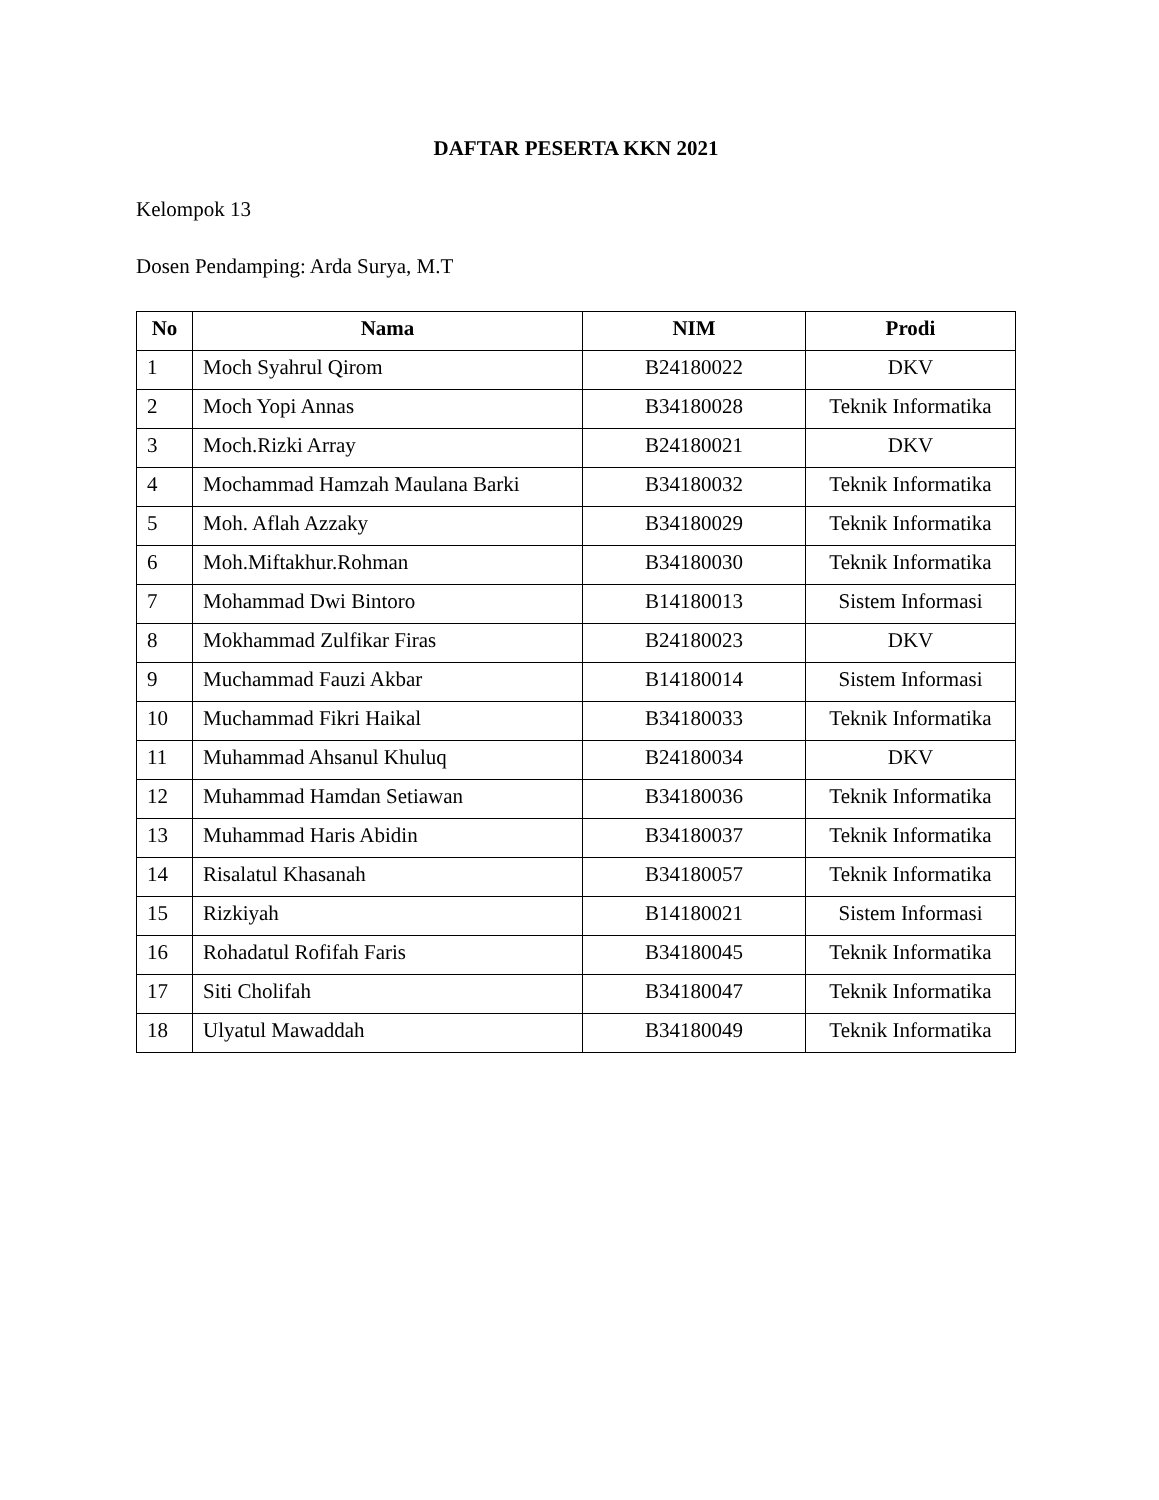DAFTAR PESERTA KKN 2021
Kelompok 13
Dosen Pendamping: Arda Surya, M.T
| No | Nama | NIM | Prodi |
| --- | --- | --- | --- |
| 1 | Moch Syahrul Qirom | B24180022 | DKV |
| 2 | Moch Yopi Annas | B34180028 | Teknik Informatika |
| 3 | Moch.Rizki Array | B24180021 | DKV |
| 4 | Mochammad Hamzah Maulana Barki | B34180032 | Teknik Informatika |
| 5 | Moh. Aflah Azzaky | B34180029 | Teknik Informatika |
| 6 | Moh.Miftakhur.Rohman | B34180030 | Teknik Informatika |
| 7 | Mohammad Dwi Bintoro | B14180013 | Sistem Informasi |
| 8 | Mokhammad Zulfikar Firas | B24180023 | DKV |
| 9 | Muchammad Fauzi Akbar | B14180014 | Sistem Informasi |
| 10 | Muchammad Fikri Haikal | B34180033 | Teknik Informatika |
| 11 | Muhammad Ahsanul Khuluq | B24180034 | DKV |
| 12 | Muhammad Hamdan Setiawan | B34180036 | Teknik Informatika |
| 13 | Muhammad Haris Abidin | B34180037 | Teknik Informatika |
| 14 | Risalatul Khasanah | B34180057 | Teknik Informatika |
| 15 | Rizkiyah | B14180021 | Sistem Informasi |
| 16 | Rohadatul Rofifah Faris | B34180045 | Teknik Informatika |
| 17 | Siti Cholifah | B34180047 | Teknik Informatika |
| 18 | Ulyatul Mawaddah | B34180049 | Teknik Informatika |